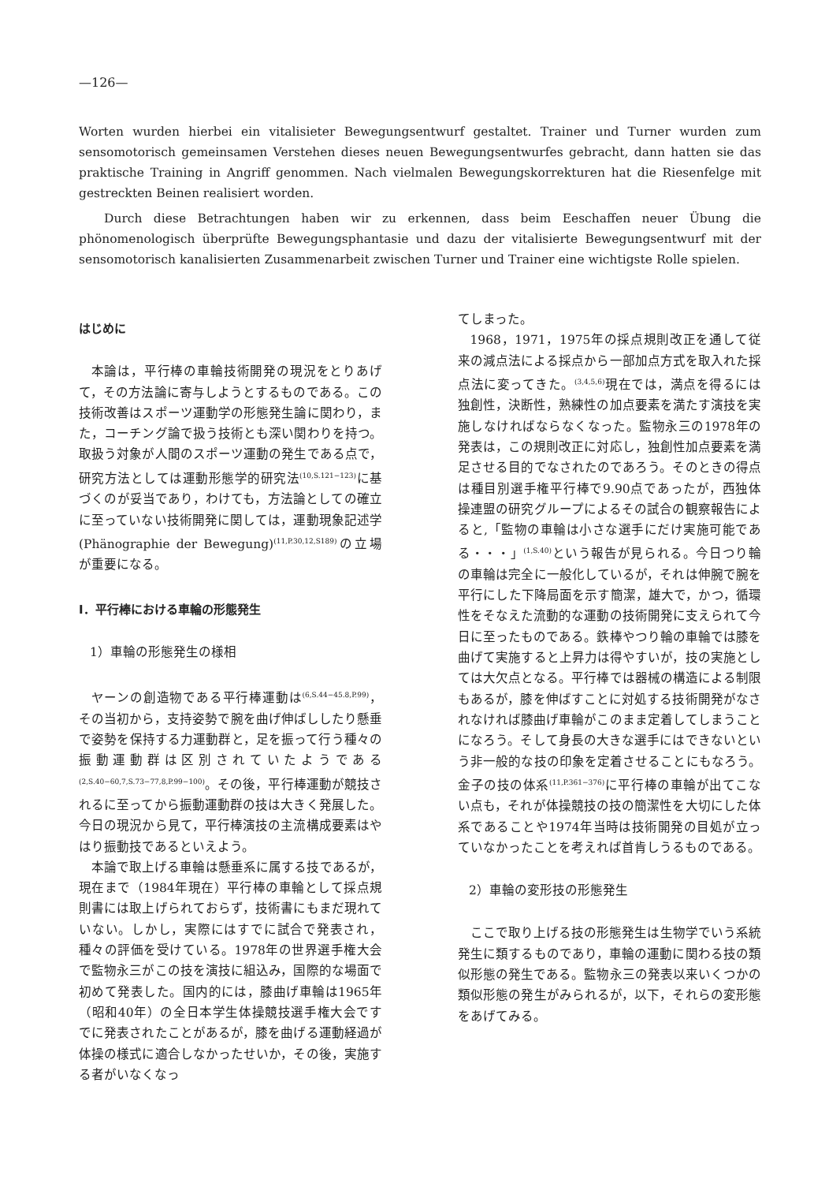—126—
Worten wurden hierbei ein vitalisieter Bewegungsentwurf gestaltet. Trainer und Turner wurden zum sensomotorisch gemeinsamen Verstehen dieses neuen Bewegungsentwurfes gebracht, dann hatten sie das praktische Training in Angriff genommen. Nach vielmalen Bewegungskorrekturen hat die Riesenfelge mit gestreckten Beinen realisiert worden.
Durch diese Betrachtungen haben wir zu erkennen, dass beim Eeschaffen neuer Übung die phönomenologisch überprüfte Bewegungsphantasie und dazu der vitalisierte Bewegungsentwurf mit der sensomotorisch kanalisierten Zusammenarbeit zwischen Turner und Trainer eine wichtigste Rolle spielen.
はじめに
本論は，平行棒の車輪技術開発の現況をとりあげて，その方法論に寄与しようとするものである。この技術改善はスポーツ運動学の形態発生論に関わり，また，コーチング論で扱う技術とも深い関わりを持つ。取扱う対象が人間のスポーツ運動の発生である点で，研究方法としては運動形態学的研究法<sup>(10,S.121−123)</sup>に基づくのが妥当であり，わけても，方法論としての確立に至っていない技術開発に関しては，運動現象記述学(Phänographie der Bewegung)<sup>(11,P.30,12,S189)</sup>の立場が重要になる。
Ⅰ．平行棒における車輪の形態発生
1）車輪の形態発生の様相
ヤーンの創造物である平行棒運動は<sup>(6,S.44−45.8,P.99)</sup>，その当初から，支持姿勢で腕を曲げ伸ばししたり懸垂で姿勢を保持する力運動群と，足を振って行う種々の振動運動群は区別されていたようである<sup>(2,S.40−60,7,S.73−77,8,P.99−100)</sup>。その後，平行棒運動が競技されるに至ってから振動運動群の技は大きく発展した。今日の現況から見て，平行棒演技の主流構成要素はやはり振動技であるといえよう。
本論で取上げる車輪は懸垂系に属する技であるが，現在まで（1984年現在）平行棒の車輪として採点規則書には取上げられておらず，技術書にもまだ現れていない。しかし，実際にはすでに試合で発表され，種々の評価を受けている。1978年の世界選手権大会で監物永三がこの技を演技に組込み，国際的な場面で初めて発表した。国内的には，膝曲げ車輪は1965年（昭和40年）の全日本学生体操競技選手権大会ですでに発表されたことがあるが，膝を曲げる運動経過が体操の様式に適合しなかったせいか，その後，実施する者がいなくなっ
てしまった。
1968，1971，1975年の採点規則改正を通して従来の減点法による採点から一部加点方式を取入れた採点法に変ってきた。<sup>(3,4,5,6)</sup>現在では，満点を得るには独創性，決断性，熟練性の加点要素を満たす演技を実施しなければならなくなった。監物永三の1978年の発表は，この規則改正に対応し，独創性加点要素を満足させる目的でなされたのであろう。そのときの得点は種目別選手権平行棒で9.90点であったが，西独体操連盟の研究グループによるその試合の観察報告によると,「監物の車輪は小さな選手にだけ実施可能である・・・」<sup>(1,S.40)</sup>という報告が見られる。今日つり輪の車輪は完全に一般化しているが，それは伸腕で腕を平行にした下降局面を示す簡潔，雄大で，かつ，循環性をそなえた流動的な運動の技術開発に支えられて今日に至ったものである。鉄棒やつり輪の車輪では膝を曲げて実施すると上昇力は得やすいが，技の実施としては大欠点となる。平行棒では器械の構造による制限もあるが，膝を伸ばすことに対処する技術開発がなされなければ膝曲げ車輪がこのまま定着してしまうことになろう。そして身長の大きな選手にはできないという非一般的な技の印象を定着させることにもなろう。金子の技の体系<sup>(11,P.361−376)</sup>に平行棒の車輪が出てこない点も，それが体操競技の技の簡潔性を大切にした体系であることや1974年当時は技術開発の目処が立っていなかったことを考えれば首肯しうるものである。
2）車輪の変形技の形態発生
ここで取り上げる技の形態発生は生物学でいう系統発生に類するものであり，車輪の運動に関わる技の類似形態の発生である。監物永三の発表以来いくつかの類似形態の発生がみられるが，以下，それらの変形態をあげてみる。